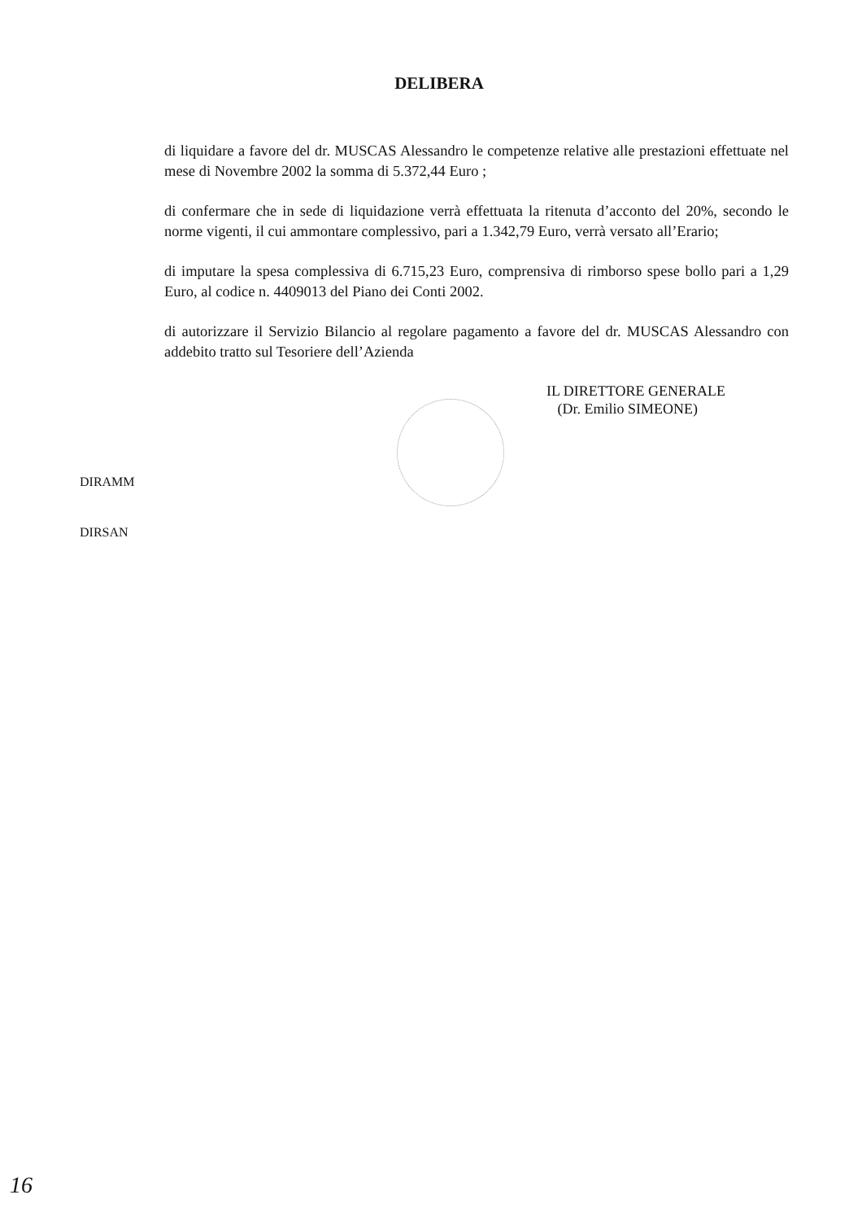DELIBERA
di liquidare a favore del dr. MUSCAS Alessandro le competenze relative alle prestazioni effettuate nel mese di Novembre 2002 la somma di 5.372,44 Euro ;
di confermare che in sede di liquidazione verrà effettuata la ritenuta d’acconto del 20%, secondo le norme vigenti, il cui ammontare complessivo, pari a 1.342,79 Euro, verrà versato all’Erario;
di imputare la spesa complessiva di 6.715,23 Euro, comprensiva di rimborso spese bollo pari a 1,29 Euro, al codice n. 4409013 del Piano dei Conti 2002.
di autorizzare il Servizio Bilancio al regolare pagamento a favore del dr. MUSCAS Alessandro con addebito tratto sul Tesoriere dell’Azienda
IL DIRETTORE GENERALE
(Dr. Emilio SIMEONE)
DIRAMM
DIRSAN
16